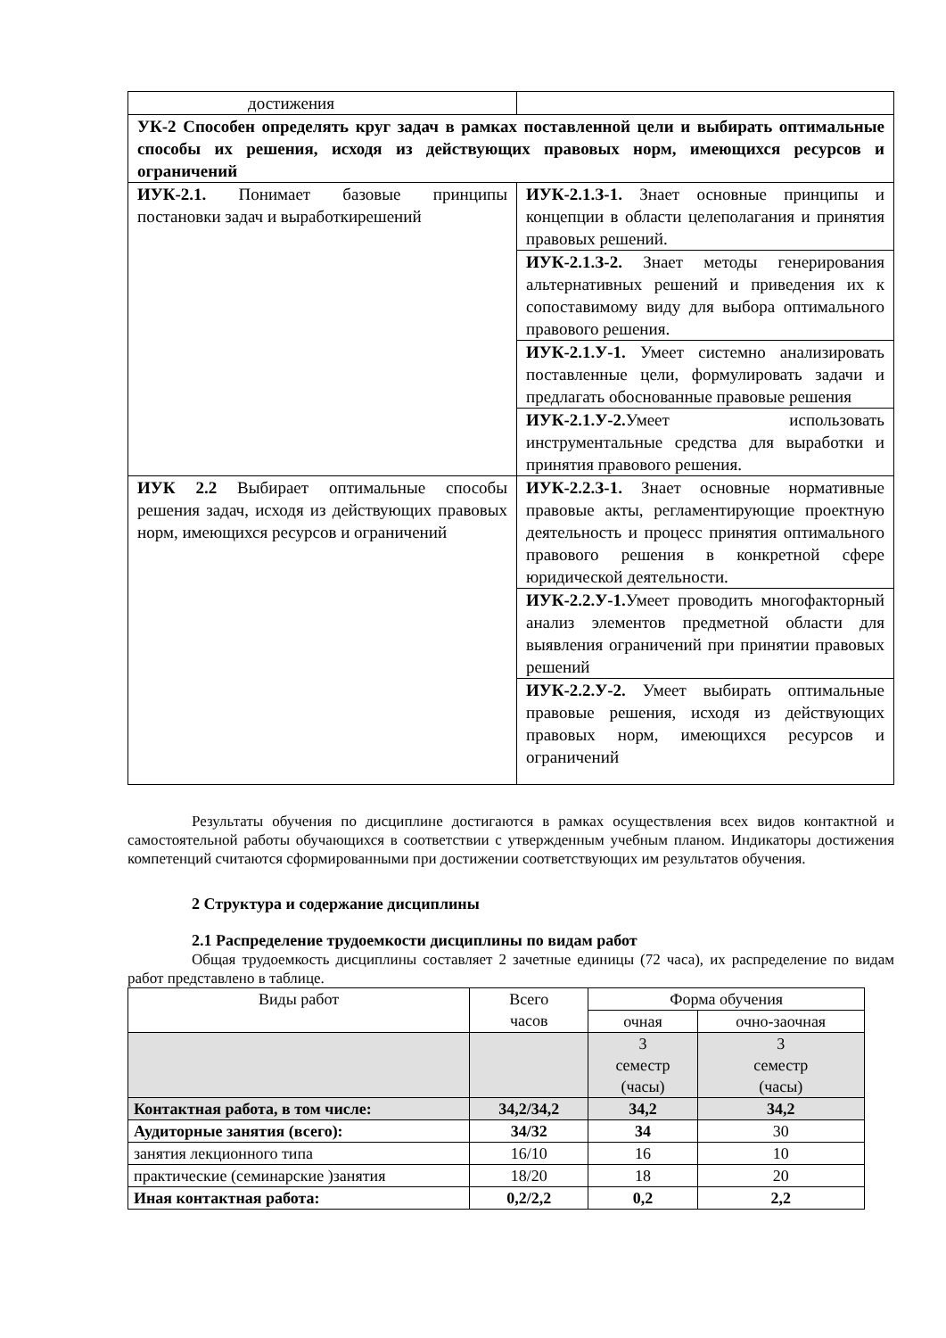| достижения | |
| УК-2 Способен определять круг задач в рамках поставленной цели и выбирать оптимальные способы их решения, исходя из действующих правовых норм, имеющихся ресурсов и ограничений | |
| ИУК-2.1. Понимает базовые принципы постановки задач и выработкирешений | ИУК-2.1.З-1. Знает основные принципы и концепции в области целеполагания и принятия правовых решений. |
| | ИУК-2.1.З-2. Знает методы генерирования альтернативных решений и приведения их к сопоставимому виду для выбора оптимального правового решения. |
| | ИУК-2.1.У-1. Умеет системно анализировать поставленные цели, формулировать задачи и предлагать обоснованные правовые решения |
| | ИУК-2.1.У-2. Умеет использовать инструментальные средства для выработки и принятия правового решения. |
| ИУК 2.2 Выбирает оптимальные способы решения задач, исходя из действующих правовых норм, имеющихся ресурсов и ограничений | ИУК-2.2.З-1. Знает основные нормативные правовые акты, регламентирующие проектную деятельность и процесс принятия оптимального правового решения в конкретной сфере юридической деятельности. |
| | ИУК-2.2.У-1. Умеет проводить многофакторный анализ элементов предметной области для выявления ограничений при принятии правовых решений |
| | ИУК-2.2.У-2. Умеет выбирать оптимальные правовые решения, исходя из действующих правовых норм, имеющихся ресурсов и ограничений |
Результаты обучения по дисциплине достигаются в рамках осуществления всех видов контактной и самостоятельной работы обучающихся в соответствии с утвержденным учебным планом. Индикаторы достижения компетенций считаются сформированными при достижении соответствующих им результатов обучения.
2 Структура и содержание дисциплины
2.1 Распределение трудоемкости дисциплины по видам работ
Общая трудоемкость дисциплины составляет 2 зачетные единицы (72 часа), их распределение по видам работ представлено в таблице.
| Виды работ | Всего часов | Форма обучения | |
| --- | --- | --- | --- |
| | | очная | очно-заочная |
| | | 3 семестр (часы) | 3 семестр (часы) |
| Контактная работа, в том числе: | 34,2/34,2 | 34,2 | 34,2 |
| Аудиторные занятия (всего): | 34/32 | 34 | 30 |
| занятия лекционного типа | 16/10 | 16 | 10 |
| практические (семинарские )занятия | 18/20 | 18 | 20 |
| Иная контактная работа: | 0,2/2,2 | 0,2 | 2,2 |